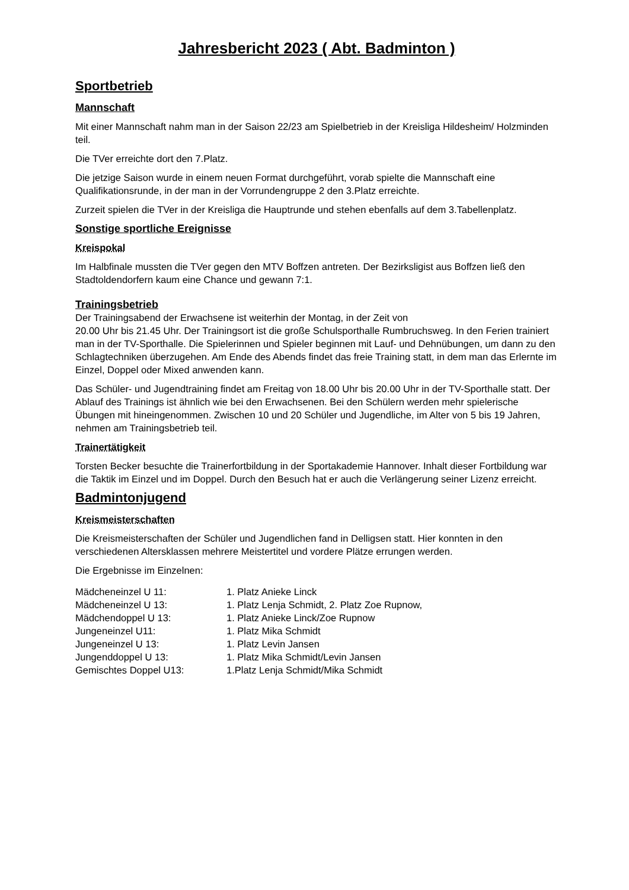Jahresbericht 2023 ( Abt. Badminton )
Sportbetrieb
Mannschaft
Mit einer Mannschaft nahm man in der Saison 22/23 am Spielbetrieb in der Kreisliga Hildesheim/ Holzminden teil.
Die TVer erreichte dort den 7.Platz.
Die jetzige Saison wurde in einem neuen Format durchgeführt, vorab spielte die Mannschaft eine Qualifikationsrunde, in der man in der Vorrundengruppe 2 den 3.Platz erreichte.
Zurzeit spielen die TVer in der Kreisliga die Hauptrunde und stehen ebenfalls auf dem 3.Tabellenplatz.
Sonstige sportliche Ereignisse
Kreispokal
Im Halbfinale mussten die TVer gegen den MTV Boffzen antreten. Der Bezirksligist aus Boffzen ließ den Stadtoldendorfern kaum eine Chance und gewann 7:1.
Trainingsbetrieb
Der Trainingsabend der Erwachsene ist weiterhin der Montag, in der Zeit von
20.00 Uhr bis 21.45 Uhr. Der Trainingsort ist die große Schulsporthalle Rumbruchsweg. In den Ferien trainiert man in der TV-Sporthalle. Die Spielerinnen und Spieler beginnen mit Lauf- und Dehnübungen, um dann zu den Schlagtechniken überzugehen. Am Ende des Abends findet das freie Training statt, in dem man das Erlernte im Einzel, Doppel oder Mixed anwenden kann.
Das Schüler- und Jugendtraining findet am Freitag von 18.00 Uhr bis 20.00 Uhr in der TV-Sporthalle statt. Der Ablauf des Trainings ist ähnlich wie bei den Erwachsenen. Bei den Schülern werden mehr spielerische Übungen mit hineingenommen. Zwischen 10 und 20 Schüler und Jugendliche, im Alter von 5 bis 19 Jahren, nehmen am Trainingsbetrieb teil.
Trainertätigkeit
Torsten Becker besuchte die Trainerfortbildung in der Sportakademie Hannover. Inhalt dieser Fortbildung war die Taktik im Einzel und im Doppel. Durch den Besuch hat er auch die Verlängerung seiner Lizenz erreicht.
Badmintonjugend
Kreismeisterschaften
Die Kreismeisterschaften der Schüler und Jugendlichen fand in Delligsen statt. Hier konnten in den verschiedenen Altersklassen mehrere Meistertitel und vordere Plätze errungen werden.
Die Ergebnisse im Einzelnen:
| Mädcheneinzel U 11: | 1. Platz Anieke Linck |
| Mädcheneinzel U 13: | 1. Platz Lenja Schmidt, 2. Platz Zoe Rupnow, |
| Mädchendoppel U 13: | 1. Platz Anieke Linck/Zoe Rupnow |
| Jungeneinzel U11: | 1. Platz Mika Schmidt |
| Jungeneinzel U 13: | 1. Platz Levin Jansen |
| Jungenddoppel U 13: | 1. Platz Mika Schmidt/Levin Jansen |
| Gemischtes Doppel U13: | 1.Platz Lenja Schmidt/Mika Schmidt |